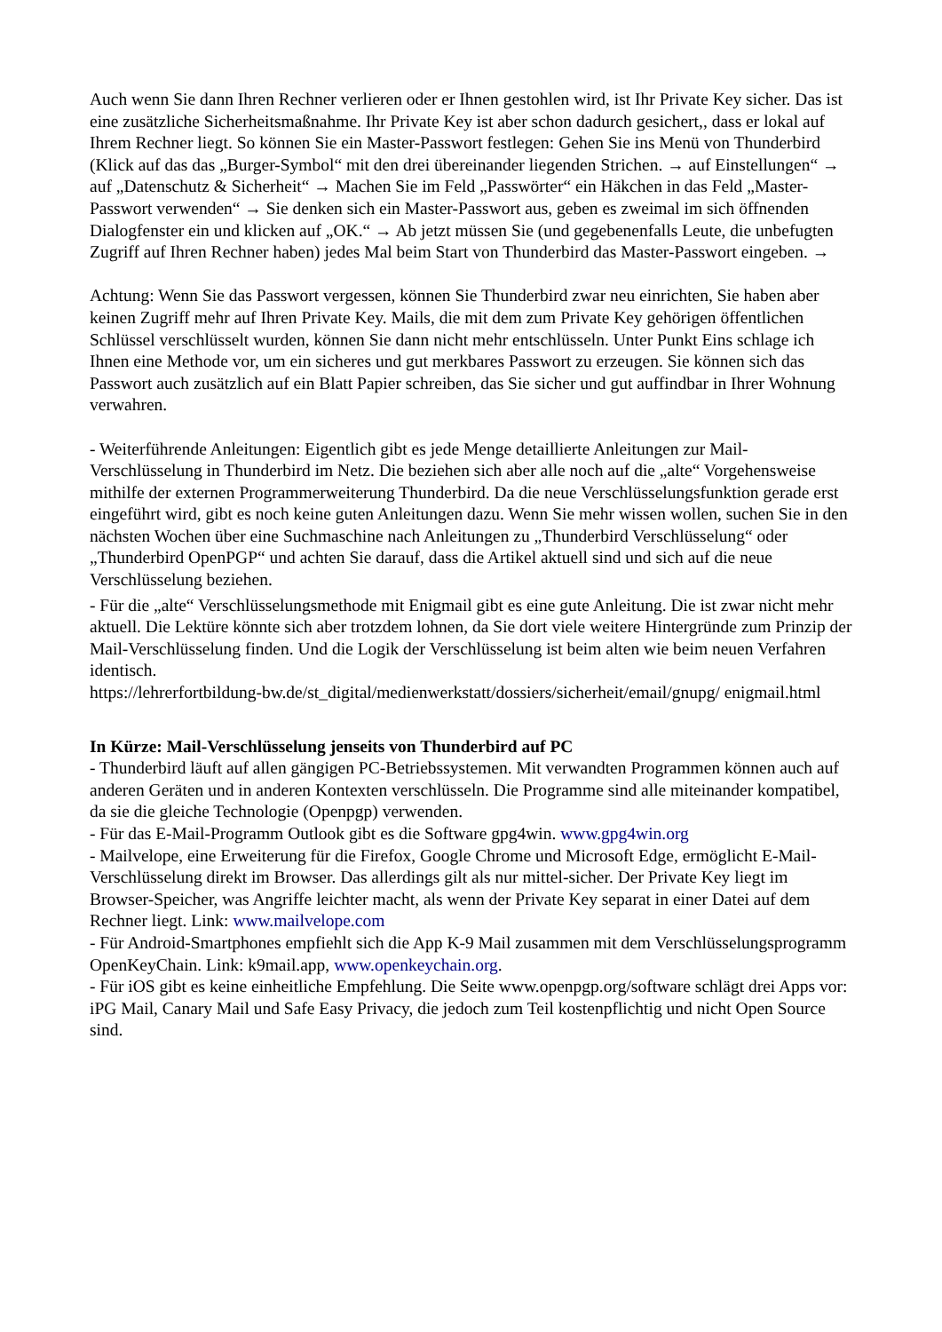Auch wenn Sie dann Ihren Rechner verlieren oder er Ihnen gestohlen wird, ist Ihr Private Key sicher. Das ist eine zusätzliche Sicherheitsmaßnahme. Ihr Private Key ist aber schon dadurch gesichert,, dass er lokal auf Ihrem Rechner liegt. So können Sie ein Master-Passwort festlegen: Gehen Sie ins Menü von Thunderbird (Klick auf das das „Burger-Symbol“ mit den drei übereinander liegenden Strichen. → auf Einstellungen“ → auf „Datenschutz & Sicherheit“ → Machen Sie im Feld „Passwörter“ ein Häkchen in das Feld „Master-Passwort verwenden“ → Sie denken sich ein Master-Passwort aus, geben es zweimal im sich öffnenden Dialogfenster ein und klicken auf „OK.“ → Ab jetzt müssen Sie (und gegebenenfalls Leute, die unbefugten Zugriff auf Ihren Rechner haben) jedes Mal beim Start von Thunderbird das Master-Passwort eingeben. →
Achtung: Wenn Sie das Passwort vergessen, können Sie Thunderbird zwar neu einrichten, Sie haben aber keinen Zugriff mehr auf Ihren Private Key. Mails, die mit dem zum Private Key gehörigen öffentlichen Schlüssel verschlüsselt wurden, können Sie dann nicht mehr entschlüsseln. Unter Punkt Eins schlage ich Ihnen eine Methode vor, um ein sicheres und gut merkbares Passwort zu erzeugen. Sie können sich das Passwort auch zusätzlich auf ein Blatt Papier schreiben, das Sie sicher und gut auffindbar in Ihrer Wohnung verwahren.
- Weiterführende Anleitungen: Eigentlich gibt es jede Menge detaillierte Anleitungen zur Mail-Verschlüsselung in Thunderbird im Netz. Die beziehen sich aber alle noch auf die „alte“ Vorgehensweise mithilfe der externen Programmerweiterung Thunderbird. Da die neue Verschlüsselungsfunktion gerade erst eingeführt wird, gibt es noch keine guten Anleitungen dazu. Wenn Sie mehr wissen wollen, suchen Sie in den nächsten Wochen über eine Suchmaschine nach Anleitungen zu „Thunderbird Verschlüsselung“ oder „Thunderbird OpenPGP“ und achten Sie darauf, dass die Artikel aktuell sind und sich auf die neue Verschlüsselung beziehen.
- Für die „alte“ Verschlüsselungsmethode mit Enigmail gibt es eine gute Anleitung. Die ist zwar nicht mehr aktuell. Die Lektüre könnte sich aber trotzdem lohnen, da Sie dort viele weitere Hintergründe zum Prinzip der Mail-Verschlüsselung finden. Und die Logik der Verschlüsselung ist beim alten wie beim neuen Verfahren identisch.
https://lehrerfortbildung-bw.de/st_digital/medienwerkstatt/dossiers/sicherheit/email/gnupg/ enigmail.html
In Kürze: Mail-Verschlüsselung jenseits von Thunderbird auf PC
- Thunderbird läuft auf allen gängigen PC-Betriebssystemen. Mit verwandten Programmen können auch auf anderen Geräten und in anderen Kontexten verschlüsseln. Die Programme sind alle miteinander kompatibel, da sie die gleiche Technologie (Openpgp) verwenden.
- Für das E-Mail-Programm Outlook gibt es die Software gpg4win. www.gpg4win.org
- Mailvelope, eine Erweiterung für die Firefox, Google Chrome und Microsoft Edge, ermöglicht E-Mail-Verschlüsselung direkt im Browser. Das allerdings gilt als nur mittel-sicher. Der Private Key liegt im Browser-Speicher, was Angriffe leichter macht, als wenn der Private Key separat in einer Datei auf dem Rechner liegt. Link: www.mailvelope.com
- Für Android-Smartphones empfiehlt sich die App K-9 Mail zusammen mit dem Verschlüsselungsprogramm OpenKeyChain. Link: k9mail.app, www.openkeychain.org.
- Für iOS gibt es keine einheitliche Empfehlung. Die Seite www.openpgp.org/software schlägt drei Apps vor: iPG Mail, Canary Mail und Safe Easy Privacy, die jedoch zum Teil kostenpflichtig und nicht Open Source sind.